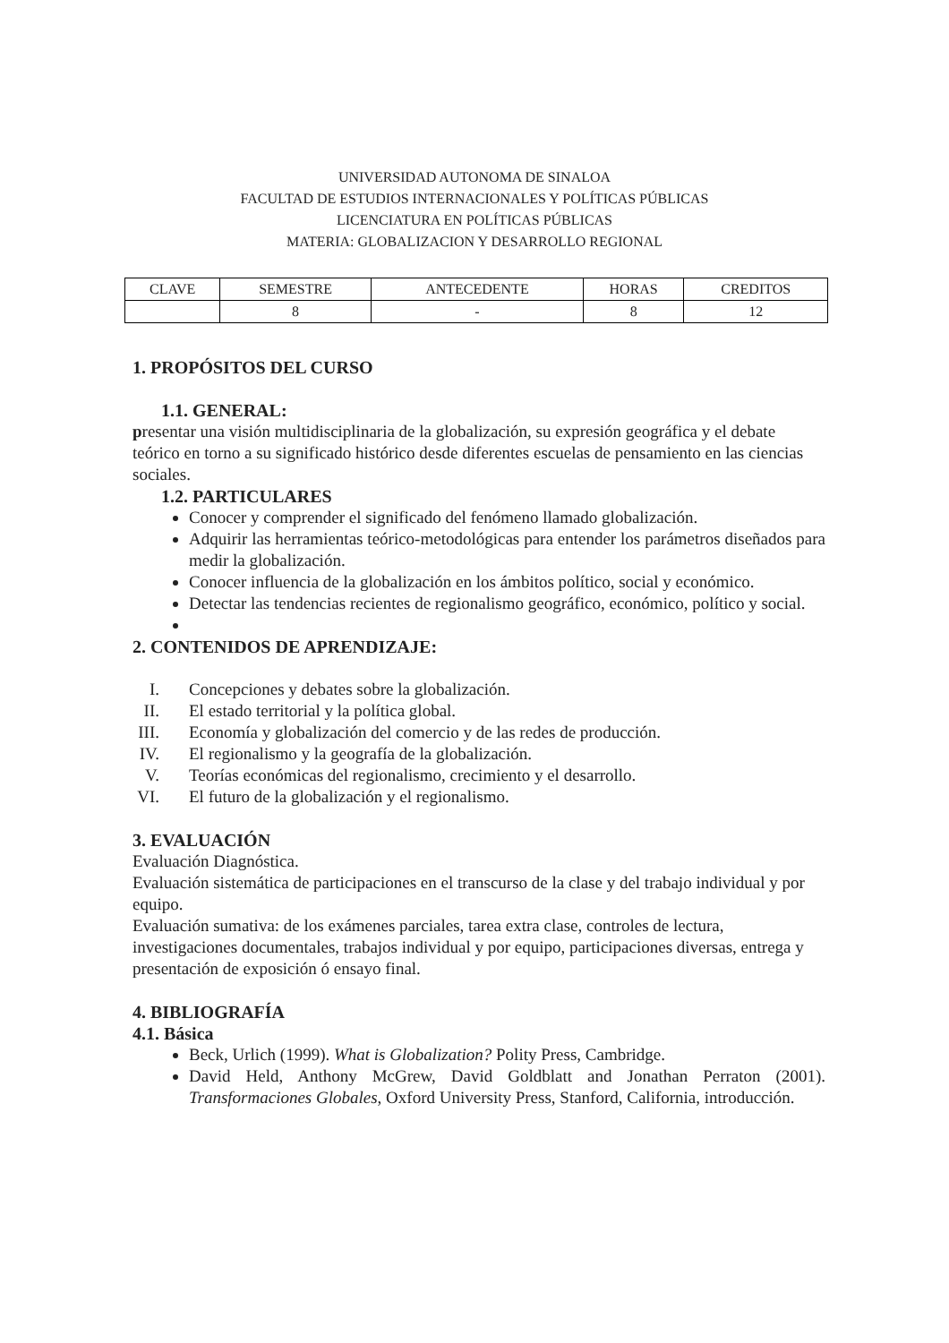UNIVERSIDAD AUTONOMA DE SINALOA
FACULTAD DE ESTUDIOS INTERNACIONALES Y POLÍTICAS PÚBLICAS
LICENCIATURA EN POLÍTICAS PÚBLICAS
MATERIA: GLOBALIZACION Y DESARROLLO REGIONAL
| CLAVE | SEMESTRE | ANTECEDENTE | HORAS | CREDITOS |
| --- | --- | --- | --- | --- |
| | 8 | - | 8 | 12 |
1. PROPÓSITOS DEL CURSO
1.1. GENERAL:
presentar una visión multidisciplinaria de la globalización, su expresión geográfica y el debate teórico en torno a su significado histórico desde diferentes escuelas de pensamiento en las ciencias sociales.
1.2. PARTICULARES
Conocer y comprender el significado del fenómeno llamado globalización.
Adquirir las herramientas teórico-metodológicas para entender los parámetros diseñados para medir la globalización.
Conocer influencia de la globalización en los ámbitos político, social y económico.
Detectar las tendencias recientes de regionalismo geográfico, económico, político y social.
2. CONTENIDOS DE APRENDIZAJE:
I. Concepciones y debates sobre la globalización.
II. El estado territorial y la política global.
III. Economía y globalización del comercio y de las redes de producción.
IV. El regionalismo y la geografía de la globalización.
V. Teorías económicas del regionalismo, crecimiento y el desarrollo.
VI. El futuro de la globalización y el regionalismo.
3. EVALUACIÓN
Evaluación Diagnóstica.
Evaluación sistemática de participaciones en el transcurso de la clase y del trabajo individual y por equipo.
Evaluación sumativa: de los exámenes parciales, tarea extra clase, controles de lectura, investigaciones documentales, trabajos individual y por equipo, participaciones diversas, entrega y presentación de exposición ó ensayo final.
4. BIBLIOGRAFÍA
4.1. Básica
Beck, Urlich (1999). What is Globalization? Polity Press, Cambridge.
David Held, Anthony McGrew, David Goldblatt and Jonathan Perraton (2001). Transformaciones Globales, Oxford University Press, Stanford, California, introducción.